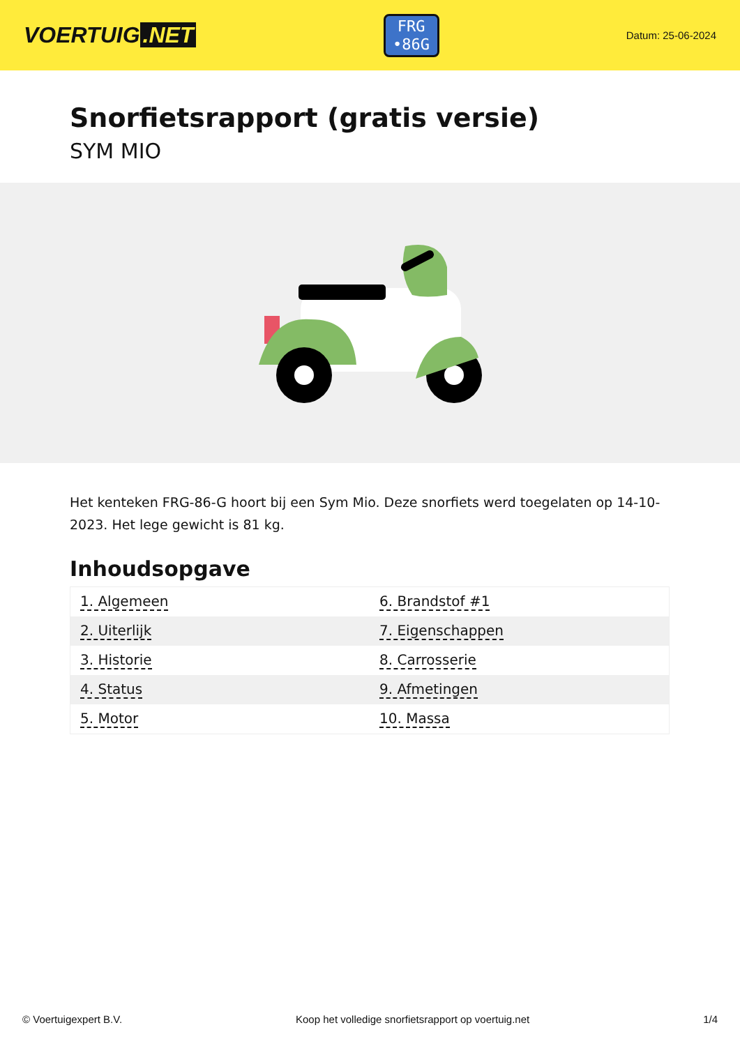VOERTUIG.NET
FRG
•86G
Datum: 25-06-2024
Snorfietsrapport (gratis versie)
SYM MIO
Het kenteken FRG-86-G hoort bij een Sym Mio. Deze snorfiets werd toegelaten op 14-10-2023. Het lege gewicht is 81 kg.
Inhoudsopgave
| 1. Algemeen | 6. Brandstof #1 |
| 2. Uiterlijk | 7. Eigenschappen |
| 3. Historie | 8. Carrosserie |
| 4. Status | 9. Afmetingen |
| 5. Motor | 10. Massa |
© Voertuigexpert B.V. Koop het volledige snorfietsrapport op voertuig.net 1/4